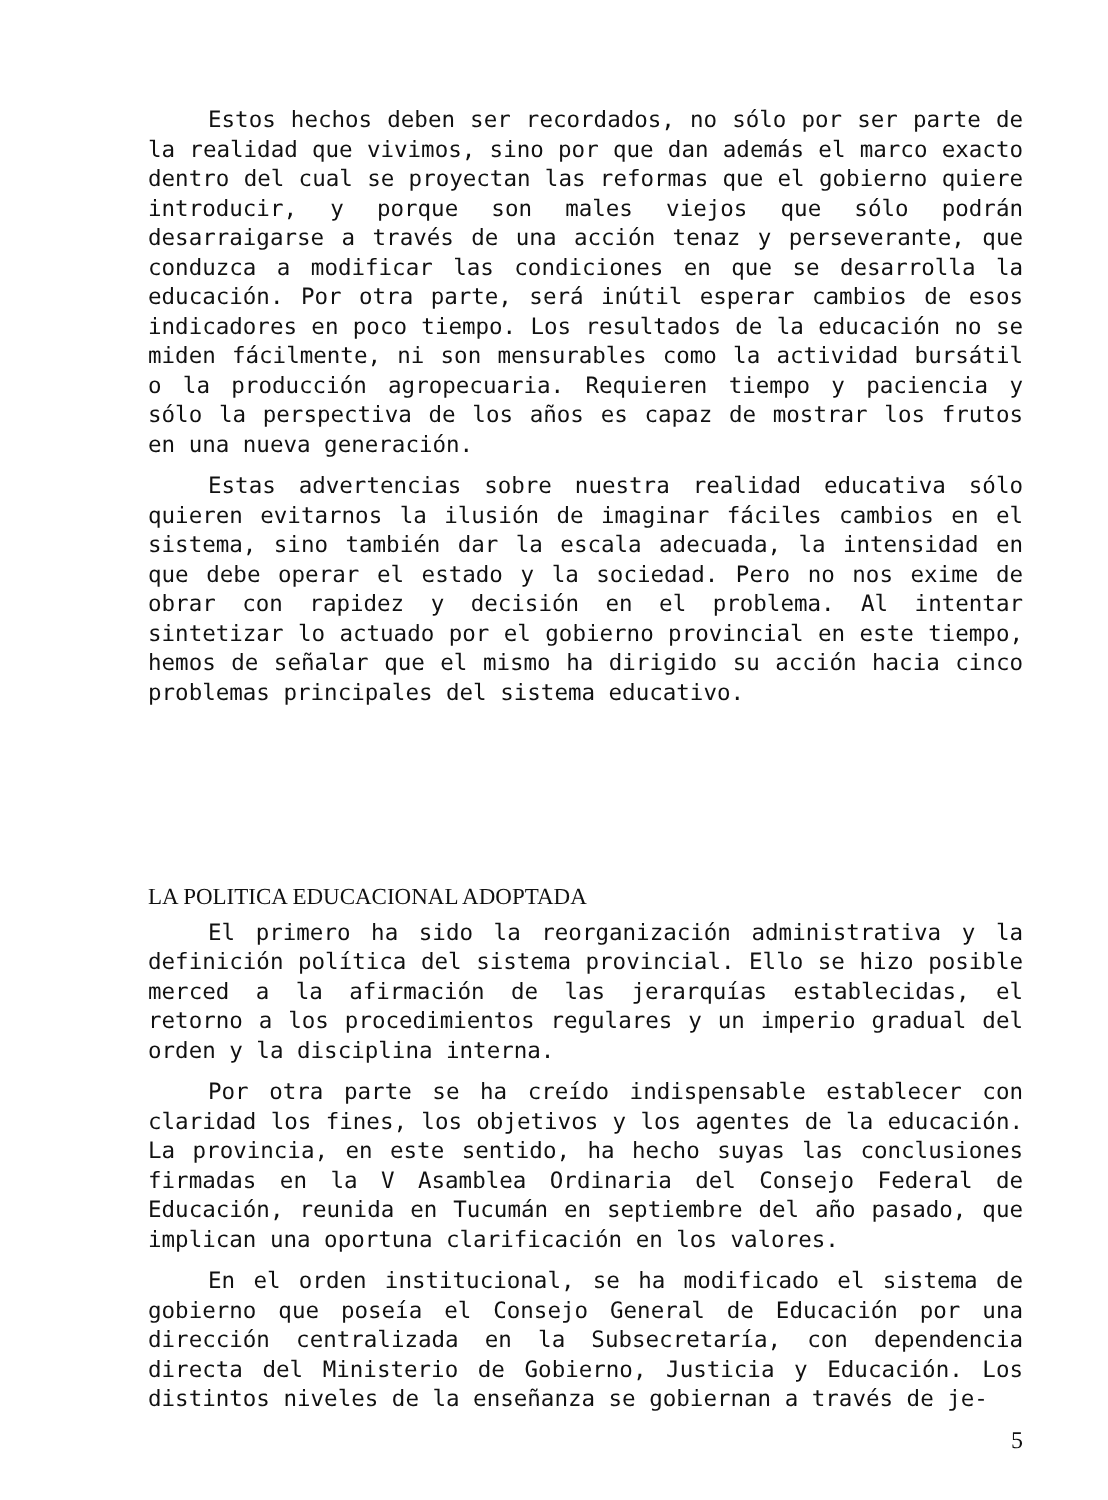Estos hechos deben ser recordados, no sólo por ser parte de la realidad que vivimos, sino por que dan además el marco exacto dentro del cual se proyectan las reformas que el gobierno quiere introducir, y porque son males viejos que sólo podrán desarraigarse a través de una acción tenaz y perseverante, que conduzca a modificar las condiciones en que se desarrolla la educación. Por otra parte, será inútil esperar cambios de esos indicadores en poco tiempo. Los resultados de la educación no se miden fácilmente, ni son mensurables como la actividad bursátil o la producción agropecuaria. Requieren tiempo y paciencia y sólo la perspectiva de los años es capaz de mostrar los frutos en una nueva generación.
Estas advertencias sobre nuestra realidad educativa sólo quieren evitarnos la ilusión de imaginar fáciles cambios en el sistema, sino también dar la escala adecuada, la intensidad en que debe operar el estado y la sociedad. Pero no nos exime de obrar con rapidez y decisión en el problema. Al intentar sintetizar lo actuado por el gobierno provincial en este tiempo, hemos de señalar que el mismo ha dirigido su acción hacia cinco problemas principales del sistema educativo.
LA POLITICA EDUCACIONAL ADOPTADA
El primero ha sido la reorganización administrativa y la definición política del sistema provincial. Ello se hizo posible merced a la afirmación de las jerarquías establecidas, el retorno a los procedimientos regulares y un imperio gradual del orden y la disciplina interna.
Por otra parte se ha creído indispensable establecer con claridad los fines, los objetivos y los agentes de la educación. La provincia, en este sentido, ha hecho suyas las conclusiones firmadas en la V Asamblea Ordinaria del Consejo Federal de Educación, reunida en Tucumán en septiembre del año pasado, que implican una oportuna clarificación en los valores.
En el orden institucional, se ha modificado el sistema de gobierno que poseía el Consejo General de Educación por una dirección centralizada en la Subsecretaría, con dependencia directa del Ministerio de Gobierno, Justicia y Educación. Los distintos niveles de la enseñanza se gobiernan a través de je-
5